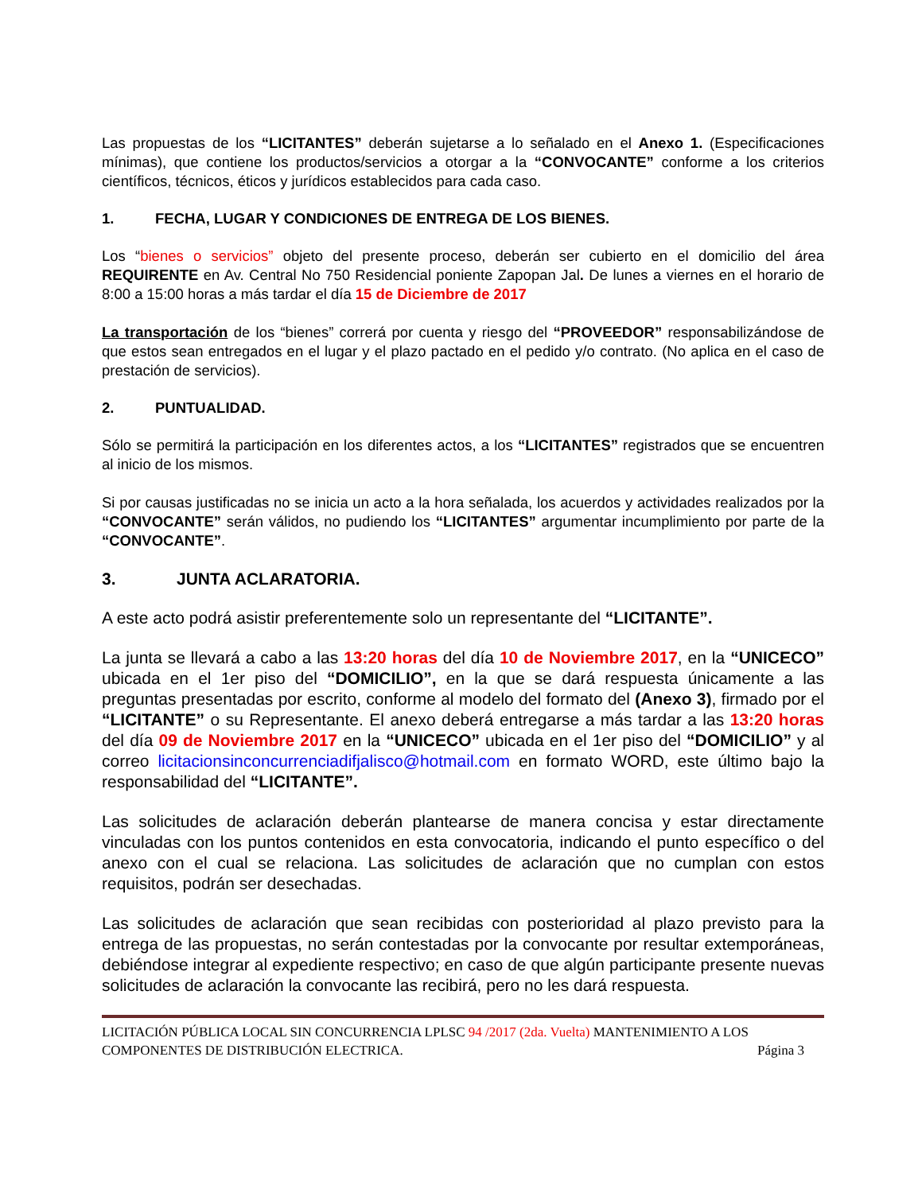Las propuestas de los “LICITANTES” deberán sujetarse a lo señalado en el Anexo 1. (Especificaciones mínimas), que contiene los productos/servicios a otorgar a la “CONVOCANTE” conforme a los criterios científicos, técnicos, éticos y jurídicos establecidos para cada caso.
1. FECHA, LUGAR Y CONDICIONES DE ENTREGA DE LOS BIENES.
Los “bienes o servicios” objeto del presente proceso, deberán ser cubierto en el domicilio del área REQUIRENTE en Av. Central No 750 Residencial poniente Zapopan Jal. De lunes a viernes en el horario de 8:00 a 15:00 horas a más tardar el día 15 de Diciembre de 2017
La transportación de los “bienes” correrá por cuenta y riesgo del “PROVEEDOR” responsabilizándose de que estos sean entregados en el lugar y el plazo pactado en el pedido y/o contrato. (No aplica en el caso de prestación de servicios).
2. PUNTUALIDAD.
Sólo se permitirá la participación en los diferentes actos, a los “LICITANTES” registrados que se encuentren al inicio de los mismos.
Si por causas justificadas no se inicia un acto a la hora señalada, los acuerdos y actividades realizados por la “CONVOCANTE” serán válidos, no pudiendo los “LICITANTES” argumentar incumplimiento por parte de la “CONVOCANTE”.
3. JUNTA ACLARATORIA.
A este acto podrá asistir preferentemente solo un representante del “LICITANTE”.
La junta se llevará a cabo a las 13:20 horas del día 10 de Noviembre 2017, en la “UNICECO” ubicada en el 1er piso del “DOMICILIO”, en la que se dará respuesta únicamente a las preguntas presentadas por escrito, conforme al modelo del formato del (Anexo 3), firmado por el “LICITANTE” o su Representante. El anexo deberá entregarse a más tardar a las 13:20 horas del día 09 de Noviembre 2017 en la “UNICECO” ubicada en el 1er piso del “DOMICILIO” y al correo licitacionsinconcurrenciadifjalisco@hotmail.com en formato WORD, este último bajo la responsabilidad del “LICITANTE”.
Las solicitudes de aclaración deberán plantearse de manera concisa y estar directamente vinculadas con los puntos contenidos en esta convocatoria, indicando el punto específico o del anexo con el cual se relaciona. Las solicitudes de aclaración que no cumplan con estos requisitos, podrán ser desechadas.
Las solicitudes de aclaración que sean recibidas con posterioridad al plazo previsto para la entrega de las propuestas, no serán contestadas por la convocante por resultar extemporáneas, debiéndose integrar al expediente respectivo; en caso de que algún participante presente nuevas solicitudes de aclaración la convocante las recibirá, pero no les dará respuesta.
LICITACIÓN PÚBLICA LOCAL SIN CONCURRENCIA LPLSC 94 /2017 (2da. Vuelta) MANTENIMIENTO A LOS
COMPONENTES DE DISTRIBUCIÓN ELECTRICA. Página 3